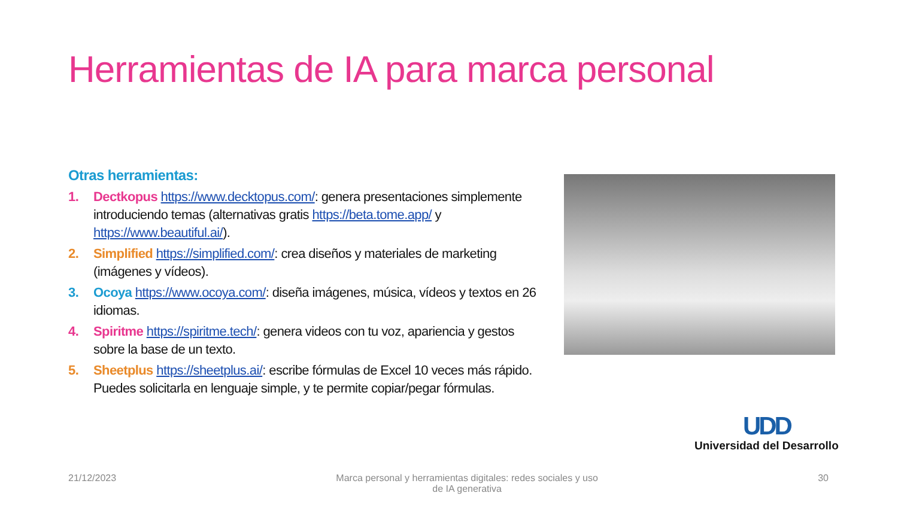Herramientas de IA para marca personal
Otras herramientas:
1. Dectkopus https://www.decktopus.com/: genera presentaciones simplemente introduciendo temas (alternativas gratis https://beta.tome.app/ y https://www.beautiful.ai/).
2. Simplified https://simplified.com/: crea diseños y materiales de marketing (imágenes y vídeos).
3. Ocoya https://www.ocoya.com/: diseña imágenes, música, vídeos y textos en 26 idiomas.
4. Spiritme https://spiritme.tech/: genera videos con tu voz, apariencia y gestos sobre la base de un texto.
5. Sheetplus https://sheetplus.ai/: escribe fórmulas de Excel 10 veces más rápido. Puedes solicitarla en lenguaje simple, y te permite copiar/pegar fórmulas.
UDD
Universidad del Desarrollo
21/12/2023 Marca personal y herramientas digitales: redes sociales y uso de IA generativa 30